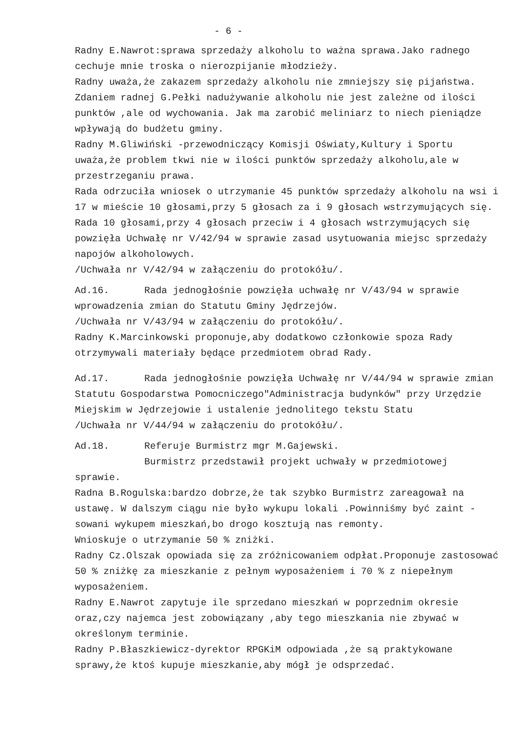- 6 -
Radny E.Nawrot:sprawa sprzedaży alkoholu to ważna sprawa.Jako radnego cechuje mnie troska o nierozpijanie młodzieży.
Radny uważa,że zakazem sprzedaży alkoholu nie zmniejszy się pijaństwa. Zdaniem radnej G.Pełki nadużywanie alkoholu nie jest zależne od ilości punktów ,ale od wychowania. Jak ma zarobić meliniarz to niech pieniądze wpływają do budżetu gminy.
Radny M.Gliwiński -przewodniczący Komisji Oświaty,Kultury i Sportu uważa,że problem tkwi nie w ilości punktów sprzedaży alkoholu,ale w przestrzeganiu prawa.
Rada odrzuciła wniosek o utrzymanie 45 punktów sprzedaży alkoholu na wsi i 17 w mieście 10 głosami,przy 5 głosach za i 9 głosach wstrzymujących się.
Rada 10 głosami,przy 4 głosach przeciw i 4 głosach wstrzymujących się powzięła Uchwałę nr V/42/94 w sprawie zasad usytuowania miejsc sprzedaży napojów alkoholowych.
/Uchwała nr V/42/94 w załączeniu do protokółu/.
Ad.16. Rada jednogłośnie powzięła uchwałę nr V/43/94 w sprawie wprowadzenia zmian do Statutu Gminy Jędrzejów.
/Uchwała nr V/43/94 w załączeniu do protokółu/.
Radny K.Marcinkowski proponuje,aby dodatkowo członkowie spoza Rady otrzymywali materiały będące przedmiotem obrad Rady.
Ad.17. Rada jednogłośnie powzięła Uchwałę nr V/44/94 w sprawie zmian Statutu Gospodarstwa Pomocniczego"Administracja budynków" przy Urzędzie Miejskim w Jędrzejowie i ustalenie jednolitego tekstu Statu
/Uchwała nr V/44/94 w załączeniu do protokółu/.
Ad.18. Referuje Burmistrz mgr M.Gajewski.
Burmistrz przedstawił projekt uchwały w przedmiotowej
sprawie.
Radna B.Rogulska:bardzo dobrze,że tak szybko Burmistrz zareagował na ustawę. W dalszym ciągu nie było wykupu lokali .Powinniśmy być zaint -sowani wykupem mieszkań,bo drogo kosztują nas remonty.
Wnioskuje o utrzymanie 50 % zniżki.
Radny Cz.Olszak opowiada się za zróżnicowaniem odpłat.Proponuje zastosować 50 % zniżkę za mieszkanie z pełnym wyposażeniem i 70 % z niepełnym wyposażeniem.
Radny E.Nawrot zapytuje ile sprzedano mieszkań w poprzednim okresie oraz,czy najemca jest zobowiązany ,aby tego mieszkania nie zbywać w określonym terminie.
Radny P.Błaszkiewicz-dyrektor RPGKiM odpowiada ,że są praktykowane sprawy,że ktoś kupuje mieszkanie,aby mógł je odsprzedać.